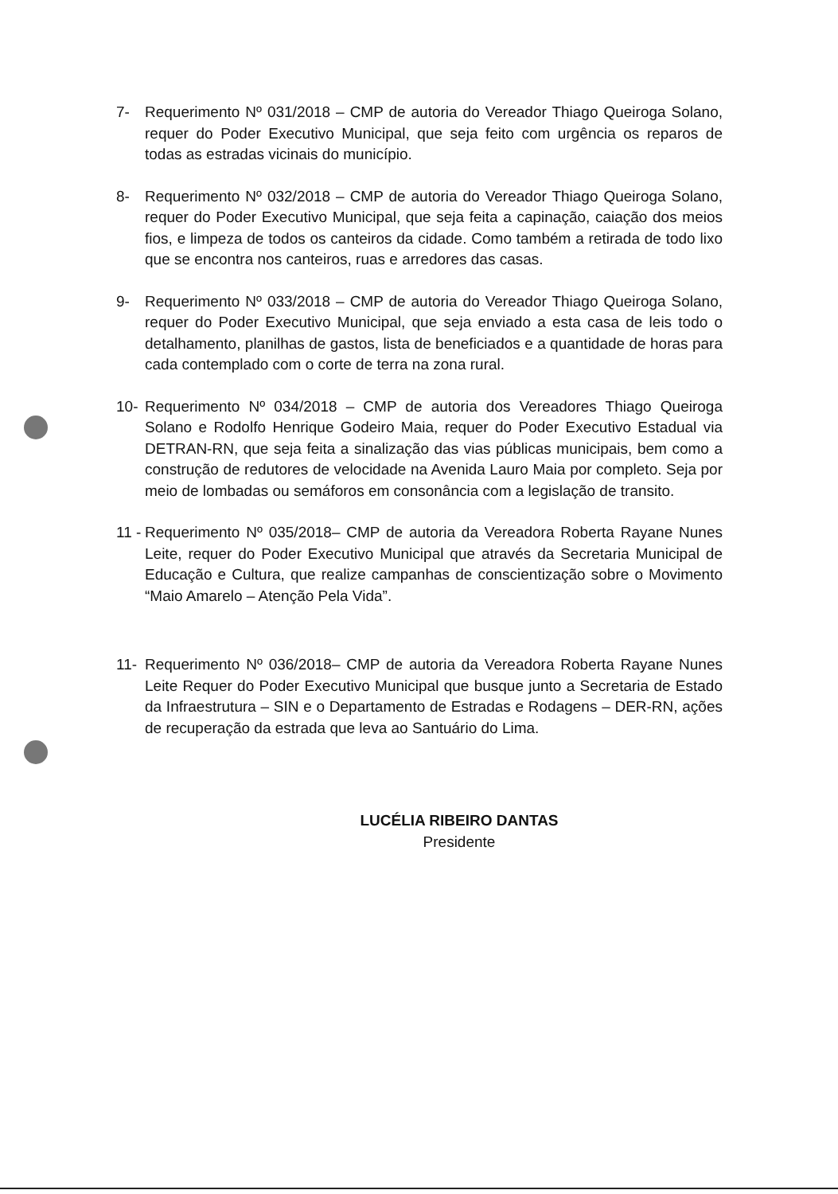7- Requerimento Nº 031/2018 – CMP de autoria do Vereador Thiago Queiroga Solano, requer do Poder Executivo Municipal, que seja feito com urgência os reparos de todas as estradas vicinais do município.
8- Requerimento Nº 032/2018 – CMP de autoria do Vereador Thiago Queiroga Solano, requer do Poder Executivo Municipal, que seja feita a capinação, caiação dos meios fios, e limpeza de todos os canteiros da cidade. Como também a retirada de todo lixo que se encontra nos canteiros, ruas e arredores das casas.
9- Requerimento Nº 033/2018 – CMP de autoria do Vereador Thiago Queiroga Solano, requer do Poder Executivo Municipal, que seja enviado a esta casa de leis todo o detalhamento, planilhas de gastos, lista de beneficiados e a quantidade de horas para cada contemplado com o corte de terra na zona rural.
10- Requerimento Nº 034/2018 – CMP de autoria dos Vereadores Thiago Queiroga Solano e Rodolfo Henrique Godeiro Maia, requer do Poder Executivo Estadual via DETRAN-RN, que seja feita a sinalização das vias públicas municipais, bem como a construção de redutores de velocidade na Avenida Lauro Maia por completo. Seja por meio de lombadas ou semáforos em consonância com a legislação de transito.
11 -
Requerimento Nº 035/2018– CMP de autoria da Vereadora Roberta Rayane Nunes Leite, requer do Poder Executivo Municipal que através da Secretaria Municipal de Educação e Cultura, que realize campanhas de conscientização sobre o Movimento “Maio Amarelo – Atenção Pela Vida”.
11- Requerimento Nº 036/2018– CMP de autoria da Vereadora Roberta Rayane Nunes Leite Requer do Poder Executivo Municipal que busque junto a Secretaria de Estado da Infraestrutura – SIN e o Departamento de Estradas e Rodagens – DER-RN, ações de recuperação da estrada que leva ao Santuário do Lima.
LUCÉLIA RIBEIRO DANTAS
Presidente